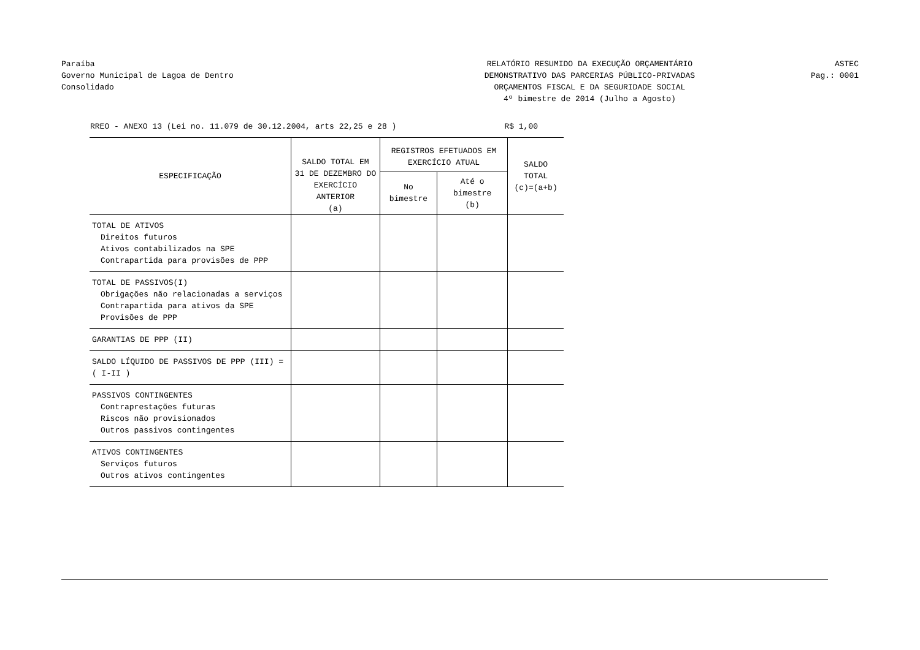Paraíba
Governo Municipal de Lagoa de Dentro
Consolidado
RELATÓRIO RESUMIDO DA EXECUÇÃO ORÇAMENTÁRIO
DEMONSTRATIVO DAS PARCERIAS PÚBLICO-PRIVADAS
ORÇAMENTOS FISCAL E DA SEGURIDADE SOCIAL
4º bimestre de 2014 (Julho a Agosto)
ASTEC
Pag.: 0001
RREO - ANEXO 13 (Lei no. 11.079 de 30.12.2004, arts 22,25 e 28 ) R$ 1,00
| ESPECIFICAÇÃO | SALDO TOTAL EM 31 DE DEZEMBRO DO EXERCÍCIO ANTERIOR (a) | REGISTROS EFETUADOS EM EXERCÍCIO ATUAL | | SALDO TOTAL (c)=(a+b) |
| --- | --- | --- | --- | --- |
| | | No bimestre | Até o bimestre (b) | |
| TOTAL DE ATIVOS | | | | |
| Direitos futuros | | | | |
| Ativos contabilizados na SPE | | | | |
| Contrapartida para provisões de PPP | | | | |
| TOTAL DE PASSIVOS(I) | | | | |
| Obrigações não relacionadas a serviços | | | | |
| Contrapartida para ativos da SPE | | | | |
| Provisões de PPP | | | | |
| GARANTIAS DE PPP (II) | | | | |
| SALDO LÍQUIDO DE PASSIVOS DE PPP (III) = ( I-II ) | | | | |
| PASSIVOS CONTINGENTES | | | | |
| Contraprestações futuras | | | | |
| Riscos não provisionados | | | | |
| Outros passivos contingentes | | | | |
| ATIVOS CONTINGENTES | | | | |
| Serviços futuros | | | | |
| Outros ativos contingentes | | | | |